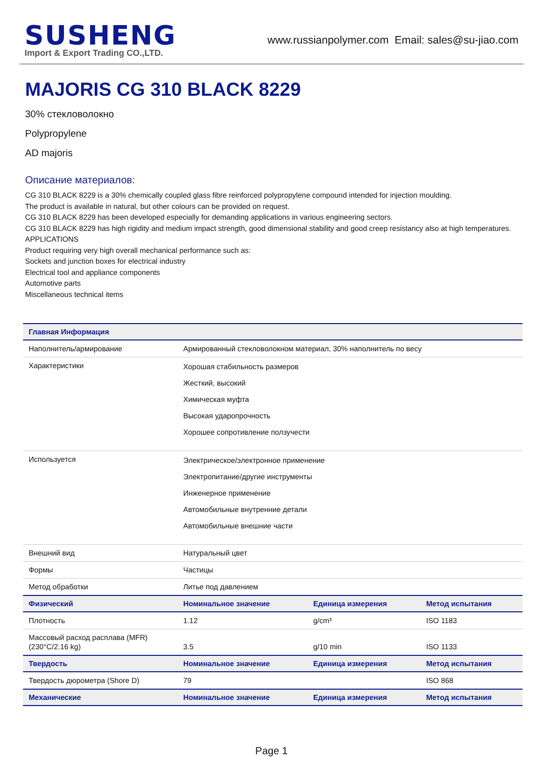SUSHENG
Import & Export Trading CO.,LTD.
www.russianpolymer.com Email: sales@su-jiao.com
MAJORIS CG 310 BLACK 8229
30% стекловолокно
Polypropylene
AD majoris
Описание материалов:
CG 310 BLACK 8229 is a 30% chemically coupled glass fibre reinforced polypropylene compound intended for injection moulding.
The product is available in natural, but other colours can be provided on request.
CG 310 BLACK 8229 has been developed especially for demanding applications in various engineering sectors.
CG 310 BLACK 8229 has high rigidity and medium impact strength, good dimensional stability and good creep resistancy also at high temperatures.
APPLICATIONS
Product requiring very high overall mechanical performance such as:
Sockets and junction boxes for electrical industry
Electrical tool and appliance components
Automotive parts
Miscellaneous technical items
| Главная Информация | | | |
| --- | --- | --- | --- |
| Наполнитель/армирование | Армированный стекловолокном материал, 30% наполнитель по весу | | |
| Характеристики | Хорошая стабильность размеров Жесткий, высокий Химическая муфта Высокая ударопрочность Хорошее сопротивление ползучести | | |
| Используется | Электрическое/электронное применение Электропитание/другие инструменты Инженерное применение Автомобильные внутренние детали Автомобильные внешние части | | |
| Внешний вид | Натуральный цвет | | |
| Формы | Частицы | | |
| Метод обработки | Литье под давлением | | |
| Физический | Номинальное значение | Единица измерения | Метод испытания |
| Плотность | 1.12 | g/cm³ | ISO 1183 |
| Массовый расход расплава (MFR) (230°C/2.16 kg) | 3.5 | g/10 min | ISO 1133 |
| Твердость | Номинальное значение | Единица измерения | Метод испытания |
| Твердость дюрометра (Shore D) | 79 | | ISO 868 |
| Механические | Номинальное значение | Единица измерения | Метод испытания |
Page 1